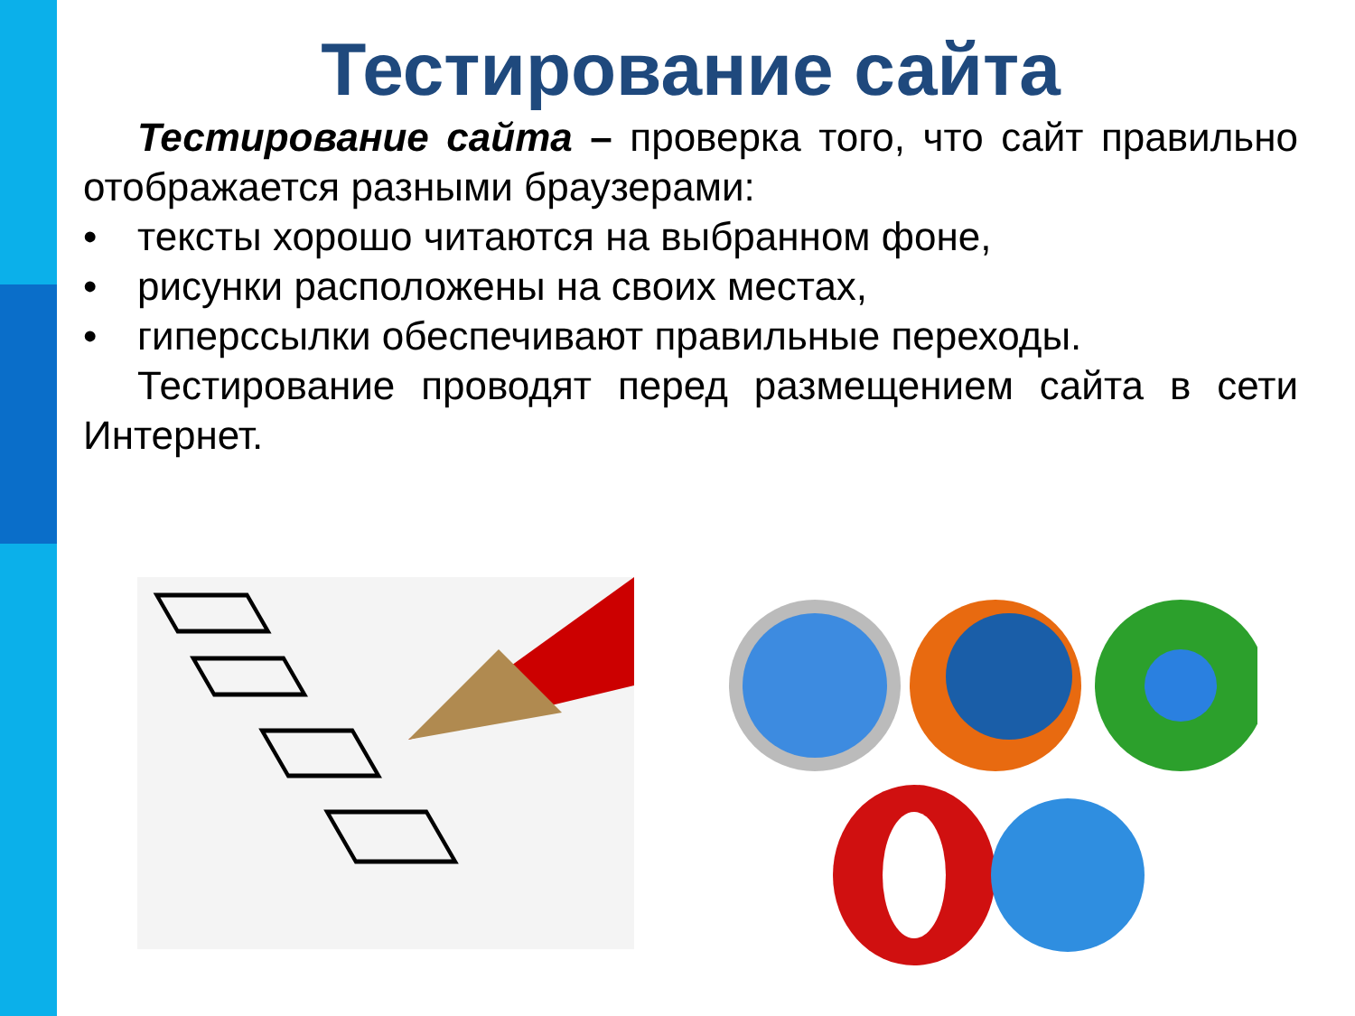Тестирование сайта
Тестирование сайта – проверка того, что сайт правильно отображается разными браузерами:
• тексты хорошо читаются на выбранном фоне,
• рисунки расположены на своих местах,
• гиперссылки обеспечивают правильные переходы.
Тестирование проводят перед размещением сайта в сети Интернет.